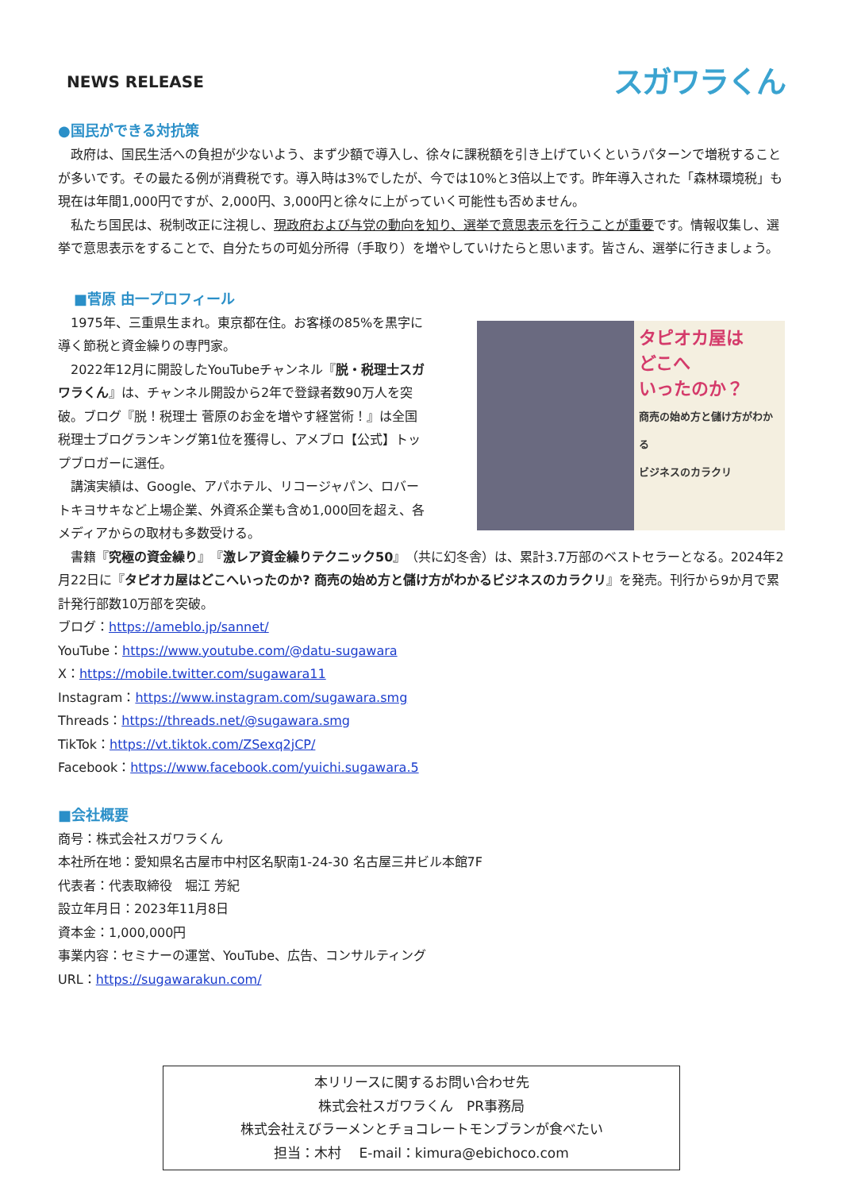NEWS RELEASE
スガワラくん
●国民ができる対抗策
政府は、国民生活への負担が少ないよう、まず少額で導入し、徐々に課税額を引き上げていくというパターンで増税することが多いです。その最たる例が消費税です。導入時は3%でしたが、今では10%と3倍以上です。昨年導入された「森林環境税」も現在は年間1,000円ですが、2,000円、3,000円と徐々に上がっていく可能性も否めません。
私たち国民は、税制改正に注視し、現政府および与党の動向を知り、選挙で意思表示を行うことが重要です。情報収集し、選挙で意思表示をすることで、自分たちの可処分所得（手取り）を増やしていけたらと思います。皆さん、選挙に行きましょう。
■菅原 由一プロフィール
1975年、三重県生まれ。東京都在住。お客様の85%を黒字に導く節税と資金繰りの専門家。
2022年12月に開設したYouTubeチャンネル『脱・税理士スガワラくん』は、チャンネル開設から2年で登録者数90万人を突破。ブログ『脱！税理士 菅原のお金を増やす経営術！』は全国税理士ブログランキング第1位を獲得し、アメブロ【公式】トップブロガーに選任。
講演実績は、Google、アパホテル、リコージャパン、ロバートキヨサキなど上場企業、外資系企業も含め1,000回を超え、各メディアからの取材も多数受ける。
タピオカ屋は
どこへ
いったのか？
商売の始め方と儲け方がわかる
ビジネスのカラクリ
書籍『究極の資金繰り』『激レア資金繰りテクニック50』（共に幻冬舎）は、累計3.7万部のベストセラーとなる。2024年2月22日に『タピオカ屋はどこへいったのか? 商売の始め方と儲け方がわかるビジネスのカラクリ』を発売。刊行から9か月で累計発行部数10万部を突破。
ブログ：https://ameblo.jp/sannet/
YouTube：https://www.youtube.com/@datu-sugawara
X：https://mobile.twitter.com/sugawara11
Instagram：https://www.instagram.com/sugawara.smg
Threads：https://threads.net/@sugawara.smg
TikTok：https://vt.tiktok.com/ZSexq2jCP/
Facebook：https://www.facebook.com/yuichi.sugawara.5
■会社概要
商号：株式会社スガワラくん
本社所在地：愛知県名古屋市中村区名駅南1-24-30 名古屋三井ビル本館7F
代表者：代表取締役　堀江 芳紀
設立年月日：2023年11月8日
資本金：1,000,000円
事業内容：セミナーの運営、YouTube、広告、コンサルティング
URL：https://sugawarakun.com/
本リリースに関するお問い合わせ先
株式会社スガワラくん　PR事務局
株式会社えびラーメンとチョコレートモンブランが食べたい
担当：木村　 E-mail：kimura@ebichoco.com